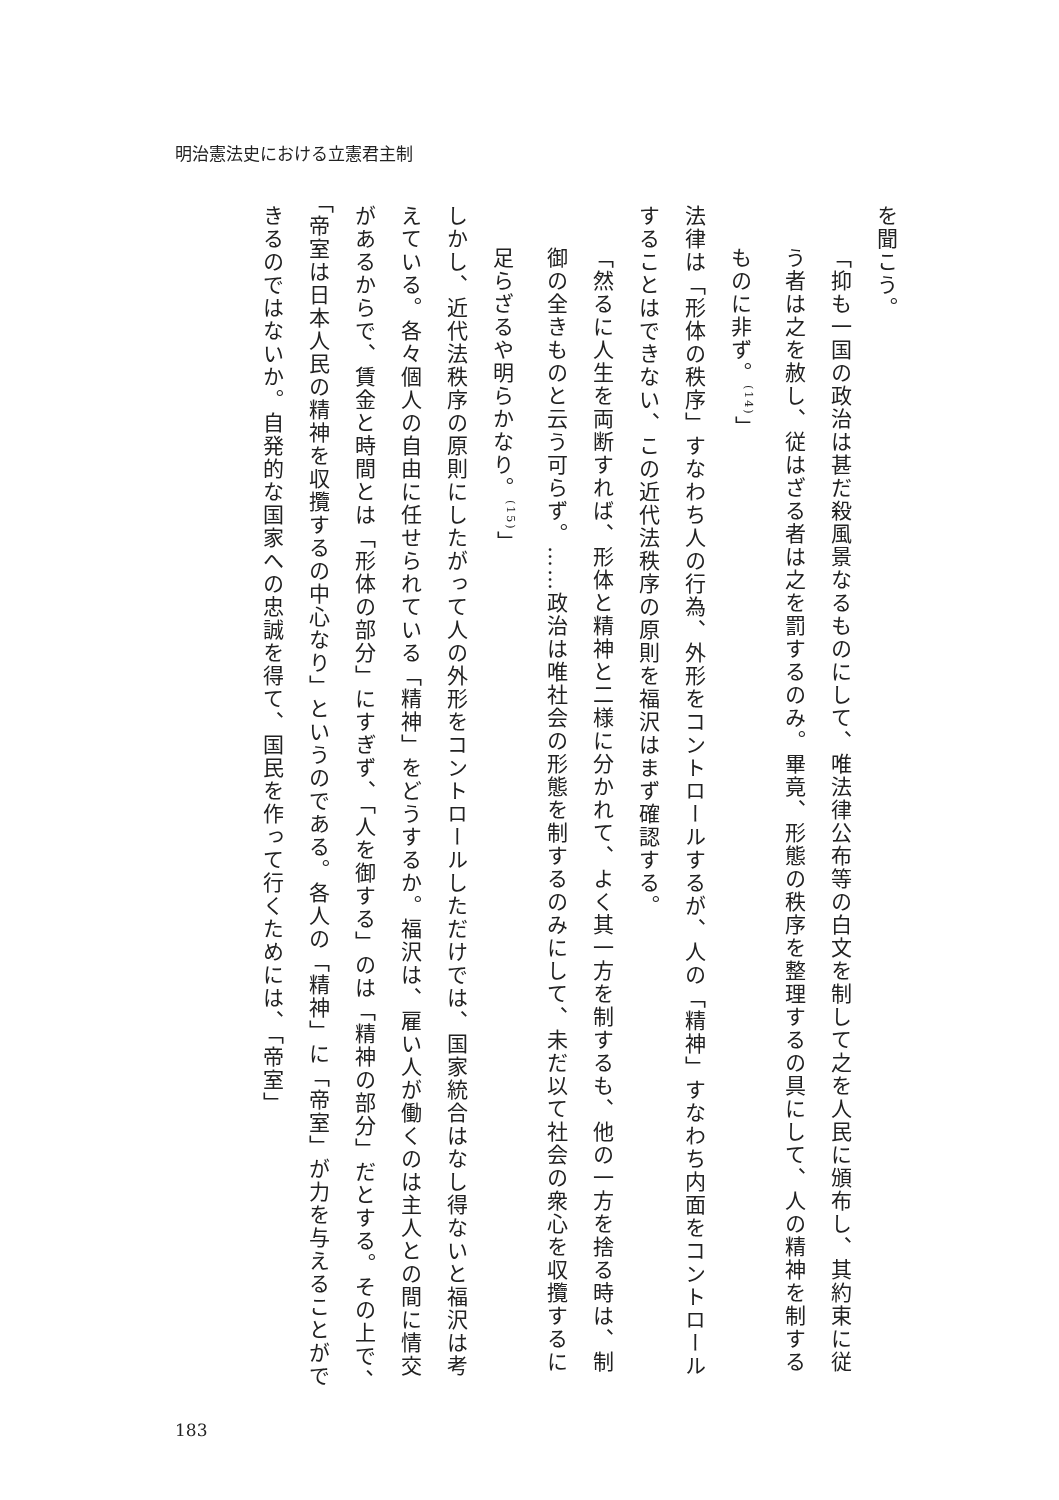明治憲法史における立憲君主制
を聞こう。
「抑も一国の政治は甚だ殺風景なるものにして、唯法律公布等の白文を制して之を人民に頒布し、其約束に従う者は之を赦し、従はざる者は之を罰するのみ。畢竟、形態の秩序を整理するの具にして、人の精神を制するものに非ず。<sup>(14)</sup>」
法律は「形体の秩序」すなわち人の行為、外形をコントロールするが、人の「精神」すなわち内面をコントロールすることはできない、この近代法秩序の原則を福沢はまず確認する。
「然るに人生を両断すれば、形体と精神と二様に分かれて、よく其一方を制するも、他の一方を捨る時は、制御の全きものと云う可らず。……政治は唯社会の形態を制するのみにして、未だ以て社会の衆心を収攬するに足らざるや明らかなり。<sup>(15)</sup>」
しかし、近代法秩序の原則にしたがって人の外形をコントロールしただけでは、国家統合はなし得ないと福沢は考えている。各々個人の自由に任せられている「精神」をどうするか。福沢は、雇い人が働くのは主人との間に情交があるからで、賃金と時間とは「形体の部分」にすぎず、「人を御する」のは「精神の部分」だとする。その上で、「帝室は日本人民の精神を収攬するの中心なり」というのである。各人の「精神」に「帝室」が力を与えることができるのではないか。自発的な国家への忠誠を得て、国民を作って行くためには、「帝室」
183